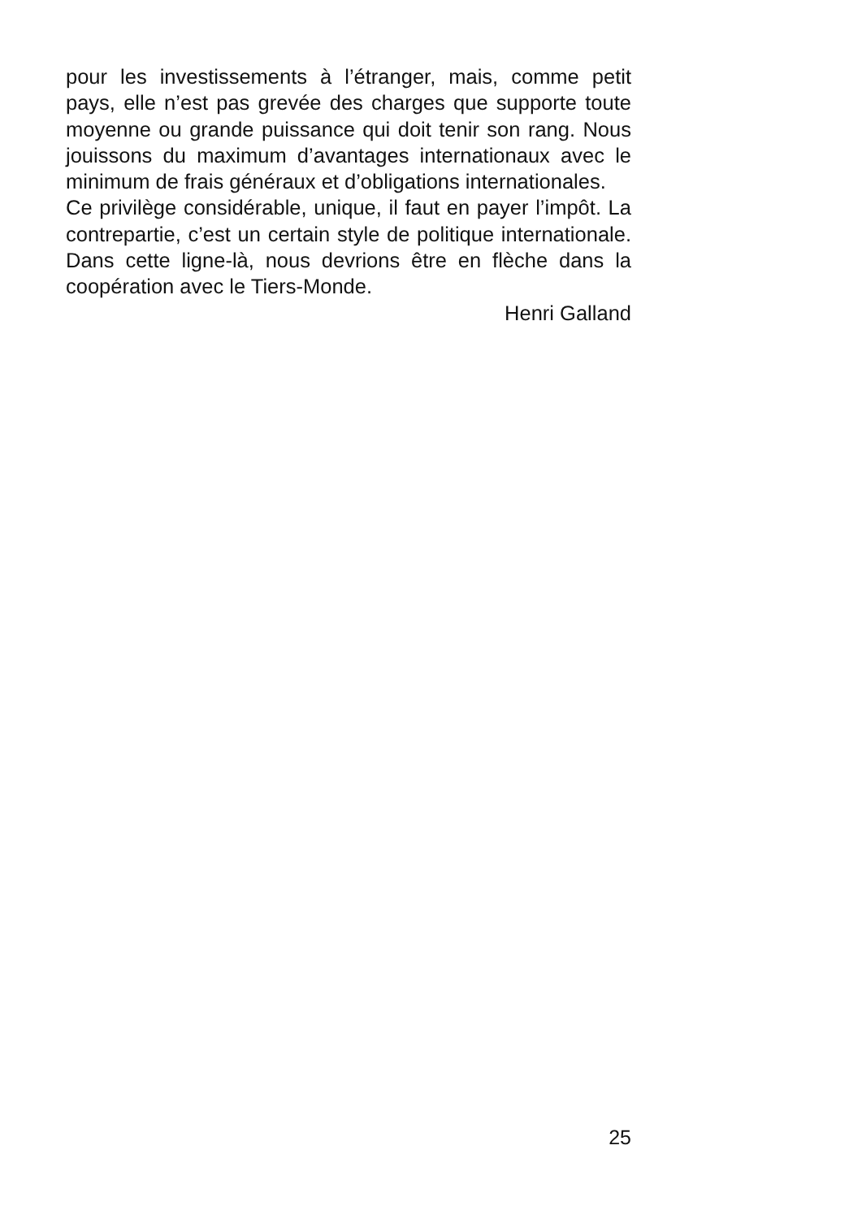pour les investissements à l’étranger, mais, comme petit pays, elle n’est pas grevée des charges que supporte toute moyenne ou grande puissance qui doit tenir son rang. Nous jouissons du maximum d’avantages internationaux avec le minimum de frais généraux et d’obligations internationales.
Ce privilège considérable, unique, il faut en payer l’impôt. La contrepartie, c’est un certain style de politique internationale. Dans cette ligne-là, nous devrions être en flèche dans la coopération avec le Tiers-Monde.
Henri Galland
25